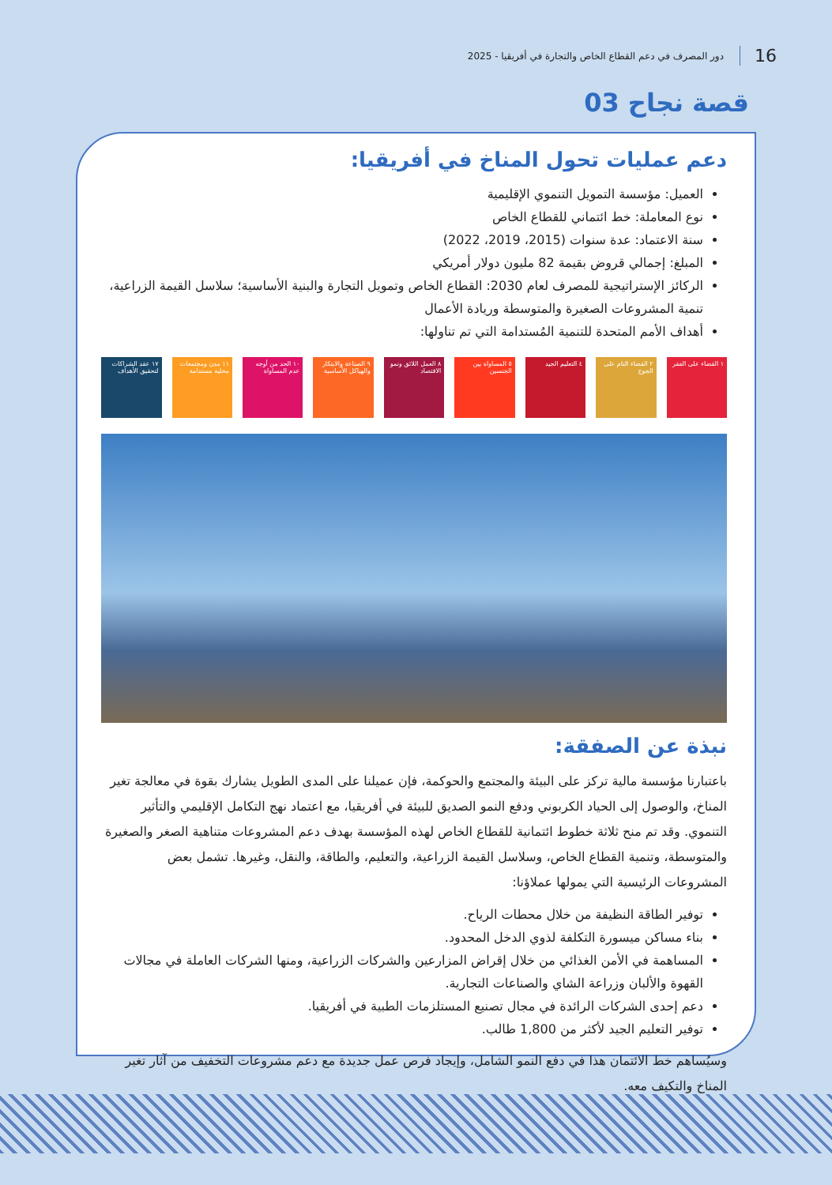16 دور المصرف في دعم القطاع الخاص والتجارة في أفريقيا - 2025
قصة نجاح 03
دعم عمليات تحول المناخ في أفريقيا:
العميل: مؤسسة التمويل التنموي الإقليمية
نوع المعاملة: خط ائتماني للقطاع الخاص
سنة الاعتماد: عدة سنوات (2015، 2019، 2022)
المبلغ: إجمالي قروض بقيمة 82 مليون دولار أمريكي
الركائز الإستراتيجية للمصرف لعام 2030: القطاع الخاص وتمويل التجارة والبنية الأساسية؛ سلاسل القيمة الزراعية، تنمية المشروعات الصغيرة والمتوسطة وريادة الأعمال
أهداف الأمم المتحدة للتنمية المُستدامة التي تم تناولها:
١ القضاء على الفقر
٢ القضاء التام على الجوع
٤ التعليم الجيد ٥ المساواة بين الجنسين
٨ العمل اللائق ونمو الاقتصاد
٩ الصناعة والابتكار والهياكل الأساسية
١٠ الحد من أوجه عدم المساواة
١١ مدن ومجتمعات محلية مستدامة
١٧ عقد الشراكات لتحقيق الأهداف
نبذة عن الصفقة:
باعتبارنا مؤسسة مالية تركز على البيئة والمجتمع والحوكمة، فإن عميلنا على المدى الطويل يشارك بقوة في معالجة تغير المناخ، والوصول إلى الحياد الكربوني ودفع النمو الصديق للبيئة في أفريقيا، مع اعتماد نهج التكامل الإقليمي والتأثير التنموي. وقد تم منح ثلاثة خطوط ائتمانية للقطاع الخاص لهذه المؤسسة بهدف دعم المشروعات متناهية الصغر والصغيرة والمتوسطة، وتنمية القطاع الخاص، وسلاسل القيمة الزراعية، والتعليم، والطاقة، والنقل، وغيرها. تشمل بعض المشروعات الرئيسية التي يمولها عملاؤنا:
توفير الطاقة النظيفة من خلال محطات الرياح.
بناء مساكن ميسورة التكلفة لذوي الدخل المحدود.
المساهمة في الأمن الغذائي من خلال إقراض المزارعين والشركات الزراعية، ومنها الشركات العاملة في مجالات القهوة والألبان وزراعة الشاي والصناعات التجارية.
دعم إحدى الشركات الرائدة في مجال تصنيع المستلزمات الطبية في أفريقيا.
توفير التعليم الجيد لأكثر من 1,800 طالب.
وسيُساهم خط الائتمان هذا في دفع النمو الشامل، وإيجاد فرص عمل جديدة مع دعم مشروعات التخفيف من آثار تغير المناخ والتكيف معه.